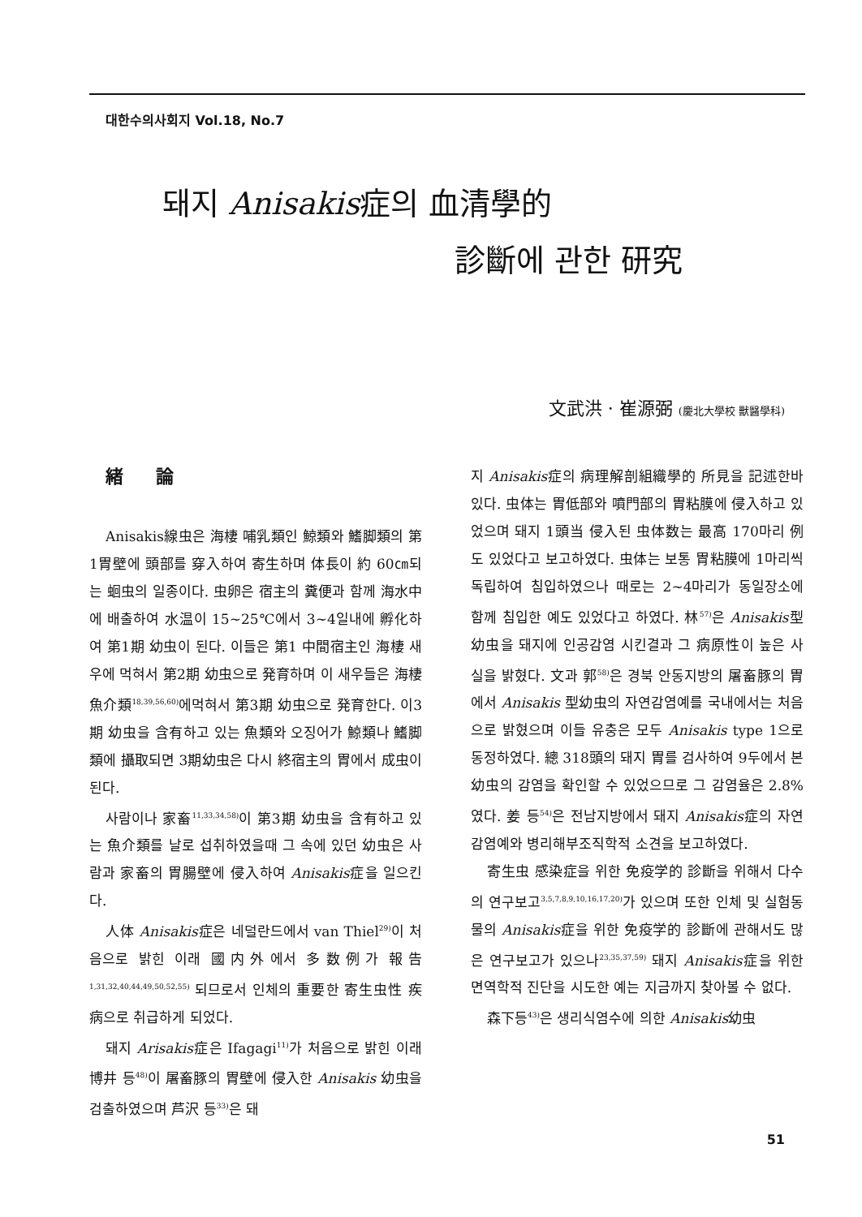대한수의사회지 Vol.18, No.7
돼지 Anisakis症의 血清學的
診斷에 관한 研究
文武洪 · 崔源弼 (慶北大學校 獸醫學科)
緒論
Anisakis線虫은 海棲 哺乳類인 鯨類와 鰭脚類의 第1胃壁에 頭部를 穿入하여 寄生하며 体長이 約 60㎝되는 蛔虫의 일종이다. 虫卵은 宿主의 糞便과 함께 海水中에 배출하여 水温이 15~25℃에서 3~4일내에 孵化하여 第1期 幼虫이 된다. 이들은 第1 中間宿主인 海棲 새우에 먹혀서 第2期 幼虫으로 発育하며 이 새우들은 海棲 魚介類<sup>18,39,56,60)</sup>에먹혀서 第3期 幼虫으로 発育한다. 이3期 幼虫을 含有하고 있는 魚類와 오징어가 鯨類나 鰭脚類에 攝取되면 3期幼虫은 다시 終宿主의 胃에서 成虫이 된다.
사람이나 家畜<sup>11,33,34,58)</sup>이 第3期 幼虫을 含有하고 있는 魚介類를 날로 섭취하였을때 그 속에 있던 幼虫은 사람과 家畜의 胃腸壁에 侵入하여 Anisakis症을 일으킨다.
人体 Anisakis症은 네덜란드에서 van Thiel<sup>29)</sup>이 처음으로 밝힌 이래 國内外에서 多数例가 報告<sup>1,31,32,40,44,49,50,52,55)</sup> 되므로서 인체의 重要한 寄生虫性 疾病으로 취급하게 되었다.
돼지 Arisakis症은 Ifagagi<sup>11)</sup>가 처음으로 밝힌 이래 博井 등<sup>48)</sup>이 屠畜豚의 胃壁에 侵入한 Anisakis 幼虫을 검출하였으며 芦沢 등<sup>33)</sup>은 돼
지 Anisakis症의 病理解剖組織學的 所見을 記述한바 있다. 虫体는 胃低部와 噴門部의 胃粘膜에 侵入하고 있었으며 돼지 1頭当 侵入된 虫体数는 最高 170마리 例도 있었다고 보고하였다. 虫体는 보통 胃粘膜에 1마리씩 독립하여 침입하였으나 때로는 2~4마리가 동일장소에 함께 침입한 예도 있었다고 하였다. 林<sup>57)</sup>은 Anisakis型幼虫을 돼지에 인공감염 시킨결과 그 病原性이 높은 사실을 밝혔다. 文과 郭<sup>58)</sup>은 경북 안동지방의 屠畜豚의 胃에서 Anisakis 型幼虫의 자연감염예를 국내에서는 처음으로 밝혔으며 이들 유충은 모두 Anisakis type 1으로 동정하였다. 總 318頭의 돼지 胃를 검사하여 9두에서 본幼虫의 감염을 확인할 수 있었으므로 그 감염율은 2.8%였다. 姜 등<sup>54)</sup>은 전남지방에서 돼지 Anisakis症의 자연감염예와 병리해부조직학적 소견을 보고하였다.
寄生虫 感染症을 위한 免疫学的 診斷을 위해서 다수의 연구보고<sup>3,5,7,8,9,10,16,17,20)</sup>가 있으며 또한 인체 및 실험동물의 Anisakis症을 위한 免疫学的 診斷에 관해서도 많은 연구보고가 있으나<sup>23,35,37,59)</sup> 돼지 Anisakis症을 위한 면역학적 진단을 시도한 예는 지금까지 찾아볼 수 없다.
森下등<sup>43)</sup>은 생리식염수에 의한 Anisakis幼虫
51